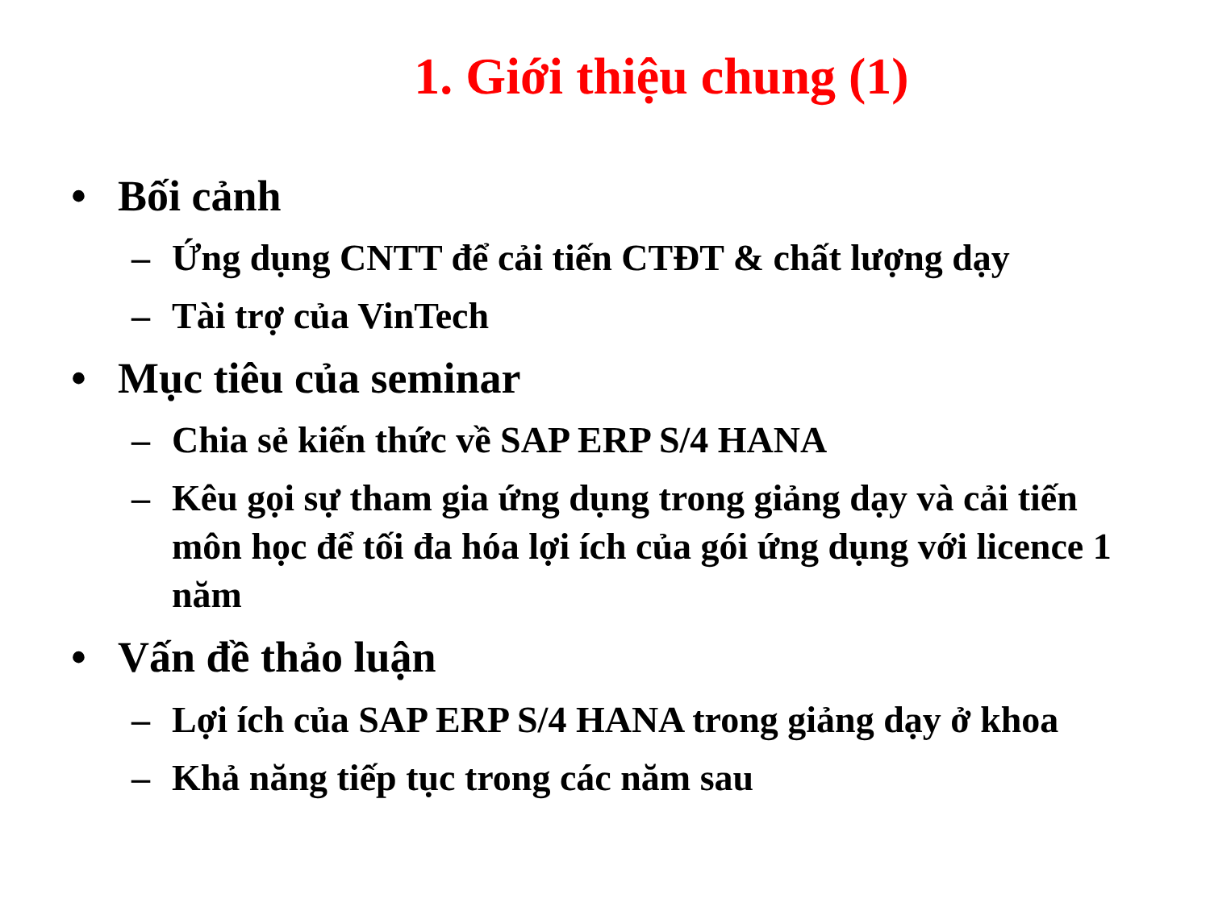1. Giới thiệu chung (1)
• Bối cảnh
– Ứng dụng CNTT để cải tiến CTĐT & chất lượng dạy
– Tài trợ của VinTech
• Mục tiêu của seminar
– Chia sẻ kiến thức về SAP ERP S/4 HANA
– Kêu gọi sự tham gia ứng dụng trong giảng dạy và cải tiến môn học để tối đa hóa lợi ích của gói ứng dụng với licence 1 năm
• Vấn đề thảo luận
– Lợi ích của SAP ERP S/4 HANA trong giảng dạy ở khoa
– Khả năng tiếp tục trong các năm sau